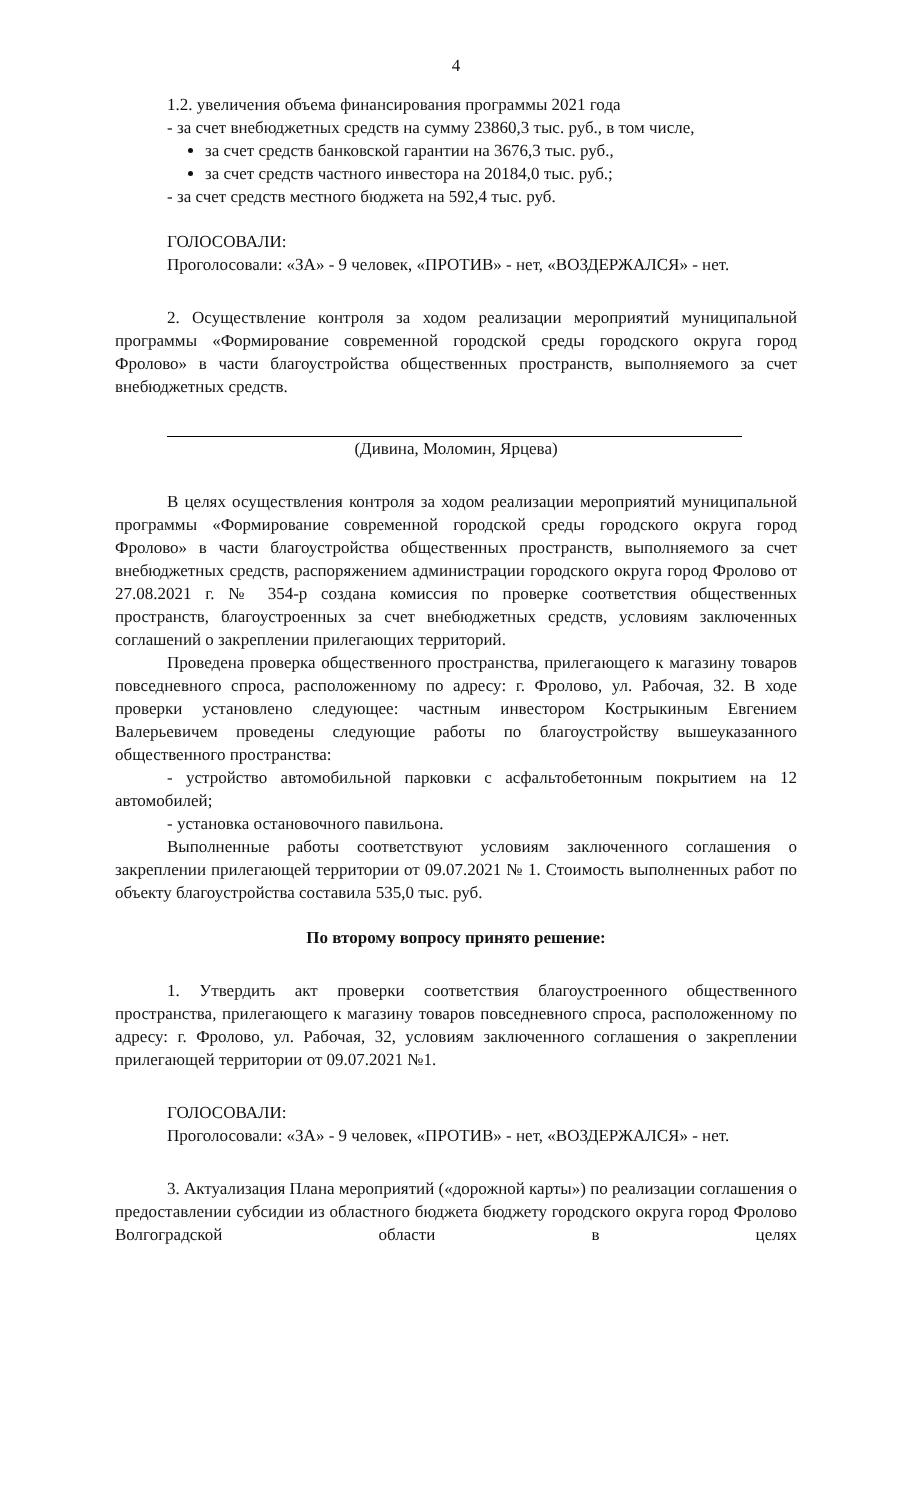4
1.2. увеличения объема финансирования программы 2021 года
- за счет внебюджетных средств на сумму 23860,3 тыс. руб., в том числе,
за счет средств банковской гарантии на 3676,3 тыс. руб.,
за счет средств частного инвестора на 20184,0 тыс. руб.;
- за счет средств местного бюджета на 592,4 тыс. руб.
ГОЛОСОВАЛИ:
Проголосовали: «ЗА» - 9 человек, «ПРОТИВ» - нет, «ВОЗДЕРЖАЛСЯ» - нет.
2. Осуществление контроля за ходом реализации мероприятий муниципальной программы «Формирование современной городской среды городского округа город Фролово» в части благоустройства общественных пространств, выполняемого за счет внебюджетных средств.
(Дивина, Моломин, Ярцева)
В целях осуществления контроля за ходом реализации мероприятий муниципальной программы «Формирование современной городской среды городского округа город Фролово» в части благоустройства общественных пространств, выполняемого за счет внебюджетных средств, распоряжением администрации городского округа город Фролово от 27.08.2021 г. № 354-р создана комиссия по проверке соответствия общественных пространств, благоустроенных за счет внебюджетных средств, условиям заключенных соглашений о закреплении прилегающих территорий.
Проведена проверка общественного пространства, прилегающего к магазину товаров повседневного спроса, расположенному по адресу: г. Фролово, ул. Рабочая, 32. В ходе проверки установлено следующее: частным инвестором Кострыкиным Евгением Валерьевичем проведены следующие работы по благоустройству вышеуказанного общественного пространства:
- устройство автомобильной парковки с асфальтобетонным покрытием на 12 автомобилей;
- установка остановочного павильона.
Выполненные работы соответствуют условиям заключенного соглашения о закреплении прилегающей территории от 09.07.2021 № 1. Стоимость выполненных работ по объекту благоустройства составила 535,0 тыс. руб.
По второму вопросу принято решение:
1. Утвердить акт проверки соответствия благоустроенного общественного пространства, прилегающего к магазину товаров повседневного спроса, расположенному по адресу: г. Фролово, ул. Рабочая, 32, условиям заключенного соглашения о закреплении прилегающей территории от 09.07.2021 №1.
ГОЛОСОВАЛИ:
Проголосовали: «ЗА» - 9 человек, «ПРОТИВ» - нет, «ВОЗДЕРЖАЛСЯ» - нет.
3. Актуализация Плана мероприятий («дорожной карты») по реализации соглашения о предоставлении субсидии из областного бюджета бюджету городского округа город Фролово Волгоградской области в целях